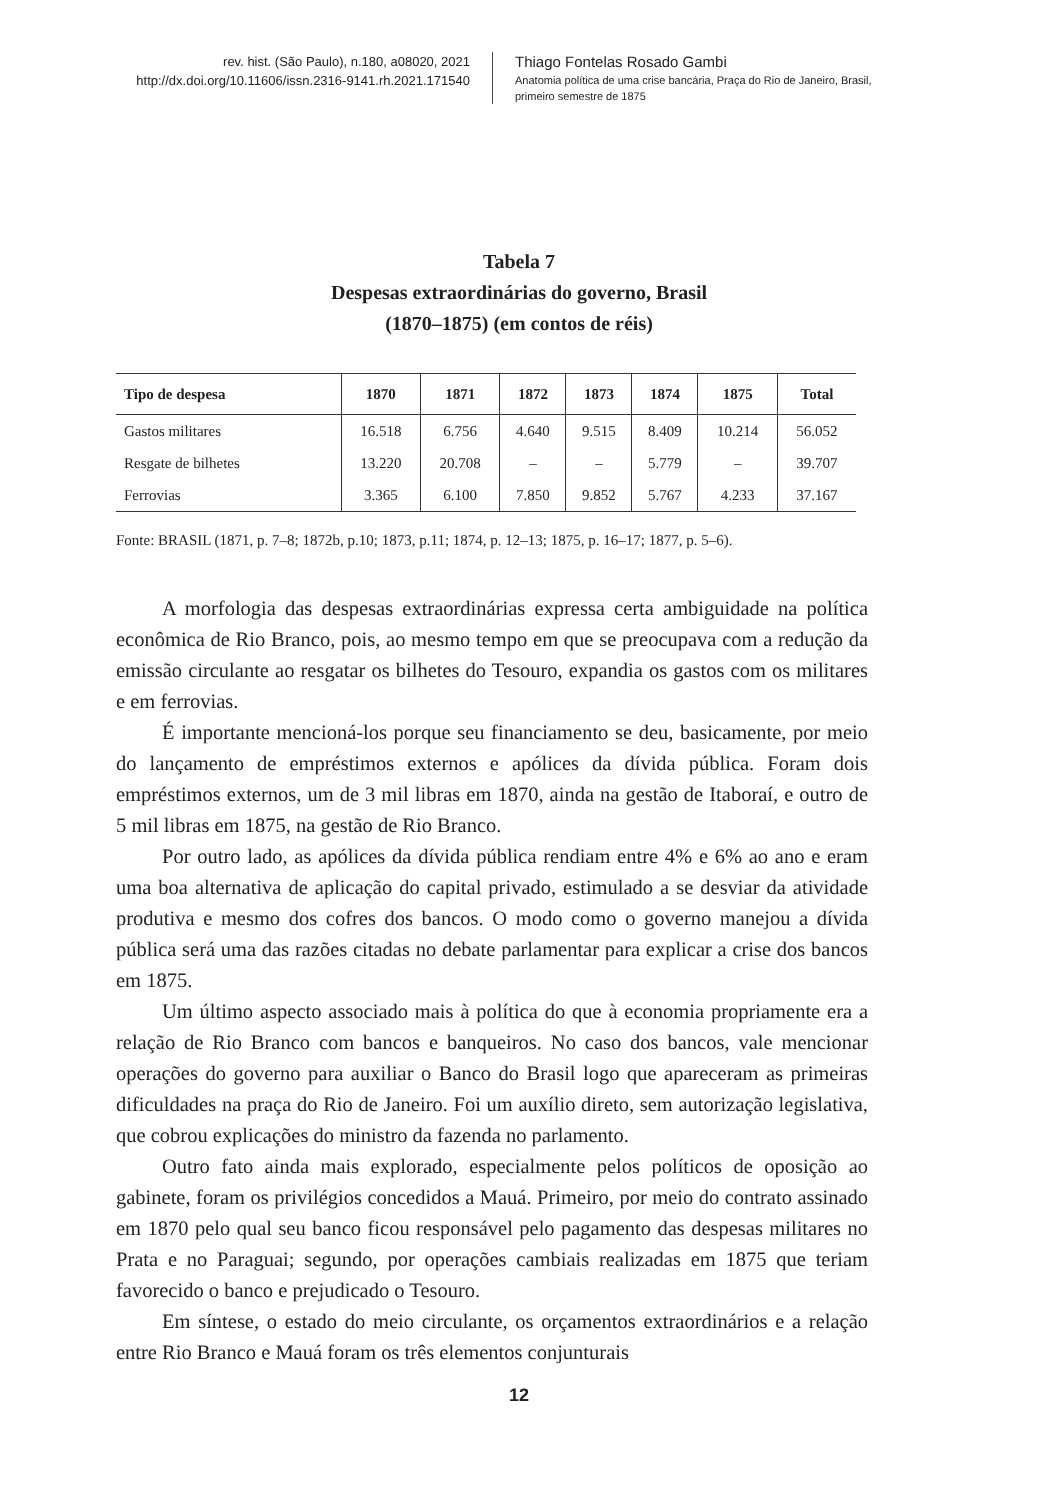rev. hist. (São Paulo), n.180, a08020, 2021
http://dx.doi.org/10.11606/issn.2316-9141.rh.2021.171540
Thiago Fontelas Rosado Gambi
Anatomia política de uma crise bancária, Praça do Rio de Janeiro, Brasil, primeiro semestre de 1875
Tabela 7
Despesas extraordinárias do governo, Brasil
(1870–1875) (em contos de réis)
| Tipo de despesa | 1870 | 1871 | 1872 | 1873 | 1874 | 1875 | Total |
| --- | --- | --- | --- | --- | --- | --- | --- |
| Gastos militares | 16.518 | 6.756 | 4.640 | 9.515 | 8.409 | 10.214 | 56.052 |
| Resgate de bilhetes | 13.220 | 20.708 | – | – | 5.779 | – | 39.707 |
| Ferrovias | 3.365 | 6.100 | 7.850 | 9.852 | 5.767 | 4.233 | 37.167 |
Fonte: BRASIL (1871, p. 7–8; 1872b, p.10; 1873, p.11; 1874, p. 12–13; 1875, p. 16–17; 1877, p. 5–6).
A morfologia das despesas extraordinárias expressa certa ambiguidade na política econômica de Rio Branco, pois, ao mesmo tempo em que se preocupava com a redução da emissão circulante ao resgatar os bilhetes do Tesouro, expandia os gastos com os militares e em ferrovias.
É importante mencioná-los porque seu financiamento se deu, basicamente, por meio do lançamento de empréstimos externos e apólices da dívida pública. Foram dois empréstimos externos, um de 3 mil libras em 1870, ainda na gestão de Itaboraí, e outro de 5 mil libras em 1875, na gestão de Rio Branco.
Por outro lado, as apólices da dívida pública rendiam entre 4% e 6% ao ano e eram uma boa alternativa de aplicação do capital privado, estimulado a se desviar da atividade produtiva e mesmo dos cofres dos bancos. O modo como o governo manejou a dívida pública será uma das razões citadas no debate parlamentar para explicar a crise dos bancos em 1875.
Um último aspecto associado mais à política do que à economia propriamente era a relação de Rio Branco com bancos e banqueiros. No caso dos bancos, vale mencionar operações do governo para auxiliar o Banco do Brasil logo que apareceram as primeiras dificuldades na praça do Rio de Janeiro. Foi um auxílio direto, sem autorização legislativa, que cobrou explicações do ministro da fazenda no parlamento.
Outro fato ainda mais explorado, especialmente pelos políticos de oposição ao gabinete, foram os privilégios concedidos a Mauá. Primeiro, por meio do contrato assinado em 1870 pelo qual seu banco ficou responsável pelo pagamento das despesas militares no Prata e no Paraguai; segundo, por operações cambiais realizadas em 1875 que teriam favorecido o banco e prejudicado o Tesouro.
Em síntese, o estado do meio circulante, os orçamentos extraordinários e a relação entre Rio Branco e Mauá foram os três elementos conjunturais
12